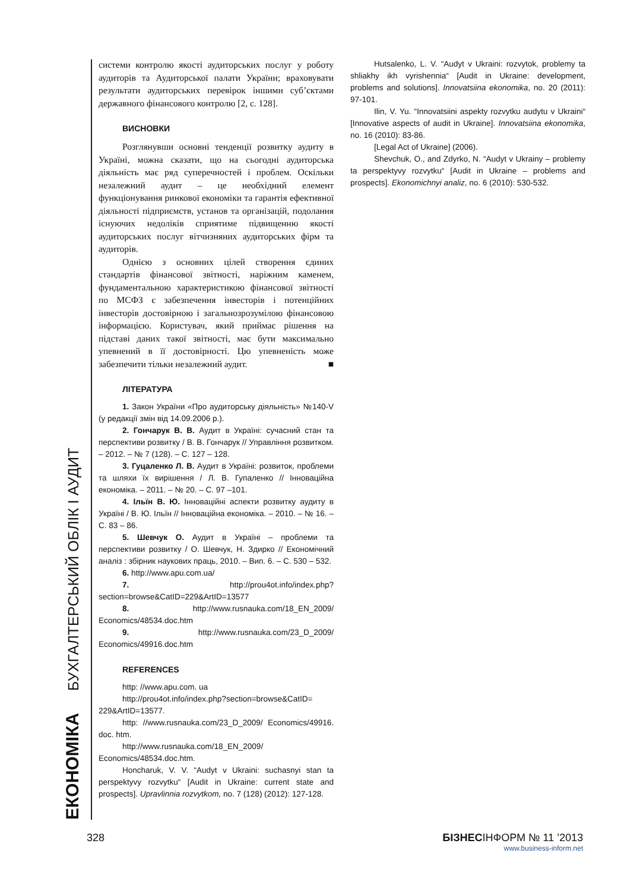ЕКОНОМІКА БУХГАЛТЕРСЬКИЙ ОБЛІК І АУДИТ
системи контролю якості аудиторських послуг у роботу аудиторів та Аудиторської палати України; враховувати результати аудиторських перевірок іншими суб’єктами державного фінансового контролю [2, с. 128].
ВИСНОВКИ
Розглянувши основні тенденції розвитку аудиту в Україні, можна сказати, що на сьогодні аудиторська діяльність має ряд суперечностей і проблем. Оскільки незалежний аудит – це необхідний елемент функціонування ринкової економіки та гарантія ефективної діяльності підприємств, установ та організацій, подолання існуючих недоліків сприятиме підвищенню якості аудиторських послуг вітчизняних аудиторських фірм та аудиторів.
Однією з основних цілей створення єдиних стандартів фінансової звітності, наріжним каменем, фундаментальною характеристикою фінансової звітності по МСФЗ є забезпечення інвесторів і потенційних інвесторів достовірною і загальнозрозумілою фінансовою інформацією. Користувач, який приймає рішення на підставі даних такої звітності, має бути максимально упевнений в її достовірності. Цю упевненість може забезпечити тільки незалежний аудит. ■
ЛІТЕРАТУРА
1. Закон України «Про аудиторську діяльність» №140-V (у редакції змін від 14.09.2006 р.).
2. Гончарук В. В. Аудит в Україні: сучасний стан та перспективи розвитку / В. В. Гончарук // Управління розвитком. – 2012. – № 7 (128). – С. 127 – 128.
3. Гуцаленко Л. В. Аудит в Україні: розвиток, проблеми та шляхи їх вирішення / Л. В. Гупаленко // Інноваційна економіка. – 2011. – № 20. – С. 97 –101.
4. Ільїн В. Ю. Інноваційні аспекти розвитку аудиту в Україні / В. Ю. Ільїн // Інноваційна економіка. – 2010. – № 16. – С. 83 – 86.
5. Шевчук О. Аудит в Україні – проблеми та перспективи розвитку / О. Шевчук, Н. Здирко // Економічний аналіз : збірник наукових праць, 2010. – Вип. 6. – С. 530 – 532.
6. http://www.apu.com.ua/
7. http://prou4ot.info/index.php?section=browse&CatID=229&ArtID=13577
8. http://www.rusnauka.com/18_EN_2009/ Economics/48534.doc.htm
9. http://www.rusnauka.com/23_D_2009/ Economics/49916.doc.htm
REFERENCES
http: //www.apu.com. ua
http://prou4ot.info/index.php?section=browse&CatID= 229&ArtID=13577.
http: //www.rusnauka.com/23_D_2009/ Economics/49916. doc. htm.
http://www.rusnauka.com/18_EN_2009/ Economics/48534.doc.htm.
Honcharuk, V. V. “Audyt v Ukraini: suchasnyi stan ta perspektyvy rozvytku“ [Audit in Ukraine: current state and prospects]. Upravlinnia rozvytkom, no. 7 (128) (2012): 127-128.
Hutsalenko, L. V. “Audyt v Ukraini: rozvytok, problemy ta shliakhy ikh vyrishennia“ [Audit in Ukraine: development, problems and solutions]. Innovatsiina ekonomika, no. 20 (2011): 97-101.
Ilin, V. Yu. “Innovatsiini aspekty rozvytku audytu v Ukraini“ [Innovative aspects of audit in Ukraine]. Innovatsiina ekonomika, no. 16 (2010): 83-86.
[Legal Act of Ukraine] (2006).
Shevchuk, O., and Zdyrko, N. “Audyt v Ukrainy – problemy ta perspektyvy rozvytku“ [Audit in Ukraine – problems and prospects]. Ekonomichnyi analiz, no. 6 (2010): 530-532.
328 БІЗНЕСІНФОРМ № 11 ’2013
www.business-inform.net